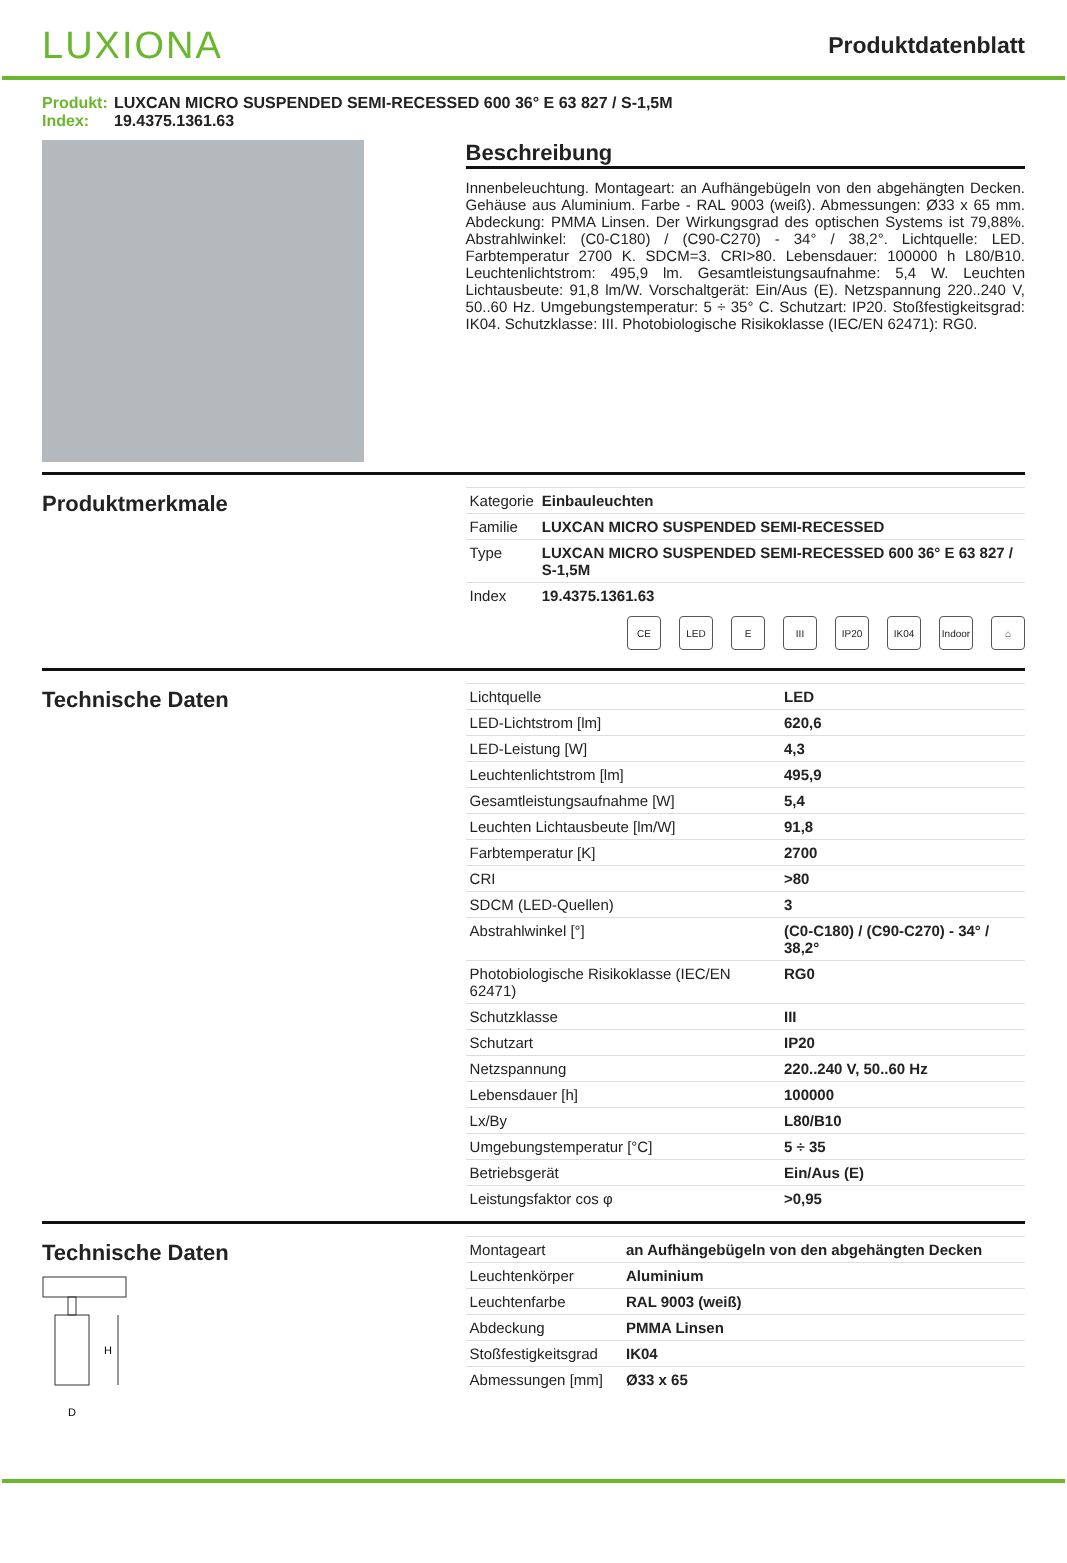LUXIONA
Produktdatenblatt
Produkt: LUXCAN MICRO SUSPENDED SEMI-RECESSED 600 36° E 63 827 / S-1,5M
Index: 19.4375.1361.63
Beschreibung
Innenbeleuchtung. Montageart: an Aufhängebügeln von den abgehängten Decken. Gehäuse aus Aluminium. Farbe - RAL 9003 (weiß). Abmessungen: Ø33 x 65 mm. Abdeckung: PMMA Linsen. Der Wirkungsgrad des optischen Systems ist 79,88%. Abstrahlwinkel: (C0-C180) / (C90-C270) - 34° / 38,2°. Lichtquelle: LED. Farbtemperatur 2700 K. SDCM=3. CRI>80. Lebensdauer: 100000 h L80/B10. Leuchtenlichtstrom: 495,9 lm. Gesamtleistungsaufnahme: 5,4 W. Leuchten Lichtausbeute: 91,8 lm/W. Vorschaltgerät: Ein/Aus (E). Netzspannung 220..240 V, 50..60 Hz. Umgebungstemperatur: 5 ÷ 35° C. Schutzart: IP20. Stoßfestigkeitsgrad: IK04. Schutzklasse: III. Photobiologische Risikoklasse (IEC/EN 62471): RG0.
Produktmerkmale
| Kategorie | Einbauleuchten |
| Familie | LUXCAN MICRO SUSPENDED SEMI-RECESSED |
| Type | LUXCAN MICRO SUSPENDED SEMI-RECESSED 600 36° E 63 827 / S-1,5M |
| Index | 19.4375.1361.63 |
CE LED E III IP20 IK04 Indoor
⌂
Technische Daten
| Lichtquelle | LED |
| LED-Lichtstrom [lm] | 620,6 |
| LED-Leistung [W] | 4,3 |
| Leuchtenlichtstrom [lm] | 495,9 |
| Gesamtleistungsaufnahme [W] | 5,4 |
| Leuchten Lichtausbeute [lm/W] | 91,8 |
| Farbtemperatur [K] | 2700 |
| CRI | >80 |
| SDCM (LED-Quellen) | 3 |
| Abstrahlwinkel [°] | (C0-C180) / (C90-C270) - 34° / 38,2° |
| Photobiologische Risikoklasse (IEC/EN 62471) | RG0 |
| Schutzklasse | III |
| Schutzart | IP20 |
| Netzspannung | 220..240 V, 50..60 Hz |
| Lebensdauer [h] | 100000 |
| Lx/By | L80/B10 |
| Umgebungstemperatur [°C] | 5 ÷ 35 |
| Betriebsgerät | Ein/Aus (E) |
| Leistungsfaktor cos φ | >0,95 |
Technische Daten
H
D
| Montageart | an Aufhängebügeln von den abgehängten Decken |
| Leuchtenkörper | Aluminium |
| Leuchtenfarbe | RAL 9003 (weiß) |
| Abdeckung | PMMA Linsen |
| Stoßfestigkeitsgrad | IK04 |
| Abmessungen [mm] | Ø33 x 65 |